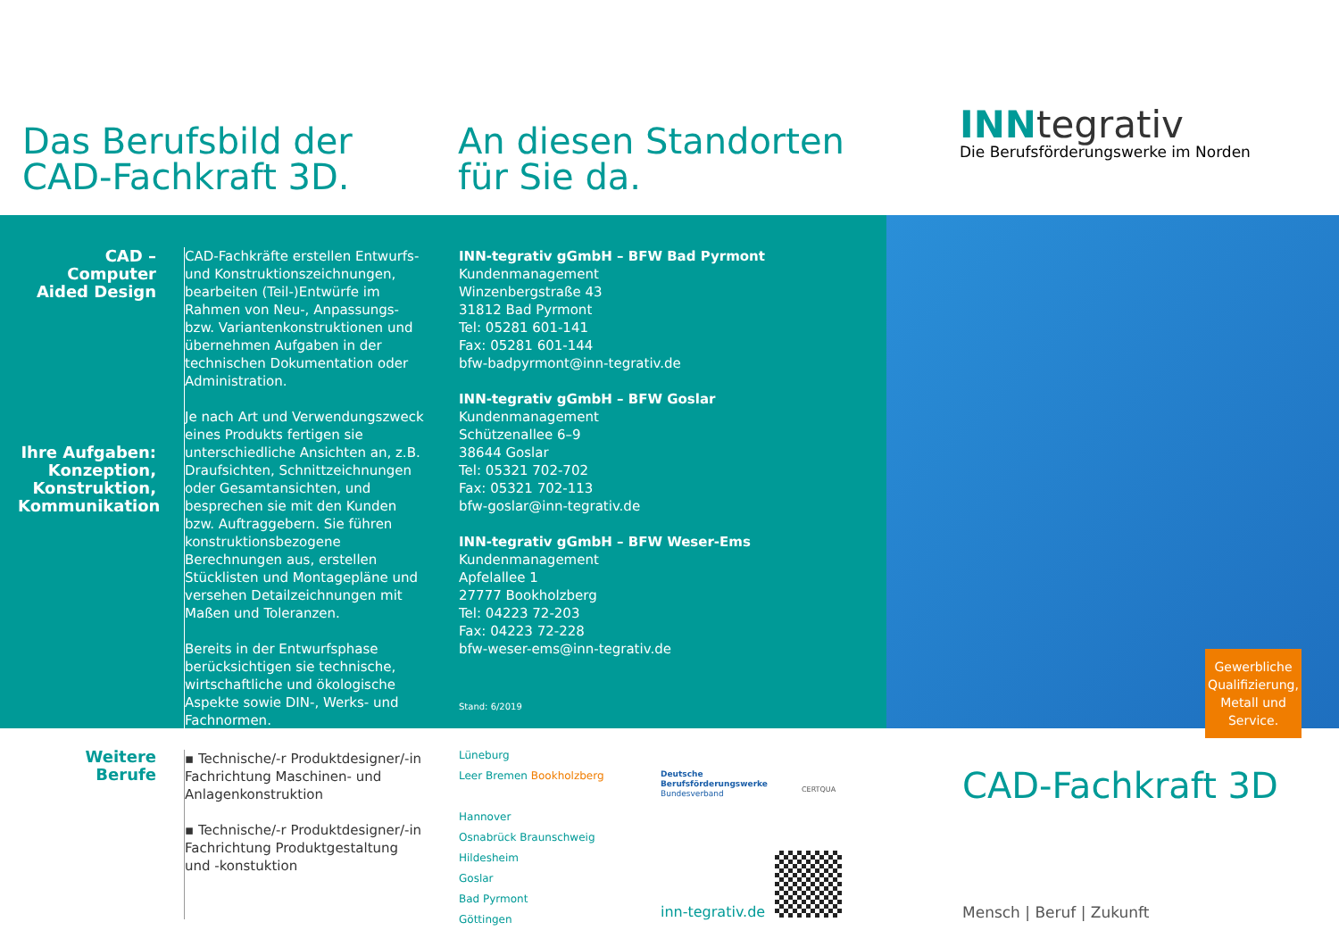Das Berufsbild der CAD-Fachkraft 3D. An diesen Standorten für Sie da.
INNtegrativ
Die Berufsförderungswerke im Norden
CAD –
Computer Aided Design
Ihre Aufgaben: Konzeption, Konstruktion, Kommunikation
CAD-Fachkräfte erstellen Entwurfs- und Konstruktionszeichnungen, bearbeiten (Teil-)Entwürfe im Rahmen von Neu-, Anpassungs- bzw. Variantenkonstruktionen und übernehmen Aufgaben in der technischen Dokumentation oder Administration.
Je nach Art und Verwendungszweck eines Produkts fertigen sie unterschiedliche Ansichten an, z.B. Draufsichten, Schnittzeichnungen oder Gesamtansichten, und besprechen sie mit den Kunden bzw. Auftraggebern. Sie führen konstruktionsbezogene Berechnungen aus, erstellen Stücklisten und Montagepläne und versehen Detailzeichnungen mit Maßen und Toleranzen.
Bereits in der Entwurfsphase berücksichtigen sie technische, wirtschaftliche und ökologische Aspekte sowie DIN-, Werks- und Fachnormen.
INN-tegrativ gGmbH – BFW Bad Pyrmont
Kundenmanagement
Winzenbergstraße 43
31812 Bad Pyrmont
Tel: 05281 601-141
Fax: 05281 601-144
bfw-badpyrmont@inn-tegrativ.de
INN-tegrativ gGmbH – BFW Goslar
Kundenmanagement
Schützenallee 6–9
38644 Goslar
Tel: 05321 702-702
Fax: 05321 702-113
bfw-goslar@inn-tegrativ.de
INN-tegrativ gGmbH – BFW Weser-Ems
Kundenmanagement
Apfelallee 1
27777 Bookholzberg
Tel: 04223 72-203
Fax: 04223 72-228
bfw-weser-ems@inn-tegrativ.de
Stand: 6/2019
Gewerbliche Qualifizierung, Metall und Service.
Weitere Berufe
▪ Technische/-r Produktdesigner/-in Fachrichtung Maschinen- und Anlagenkonstruktion
▪ Technische/-r Produktdesigner/-in Fachrichtung Produktgestaltung und -konstuktion
Lüneburg
Leer Bremen Bookholzberg
Hannover
Osnabrück Braunschweig
Hildesheim
Goslar
Bad Pyrmont
Göttingen
Deutsche Berufsförderungswerke
Bundesverband
CERTQUA
inn-tegrativ.de
CAD-Fachkraft 3D
Mensch | Beruf | Zukunft